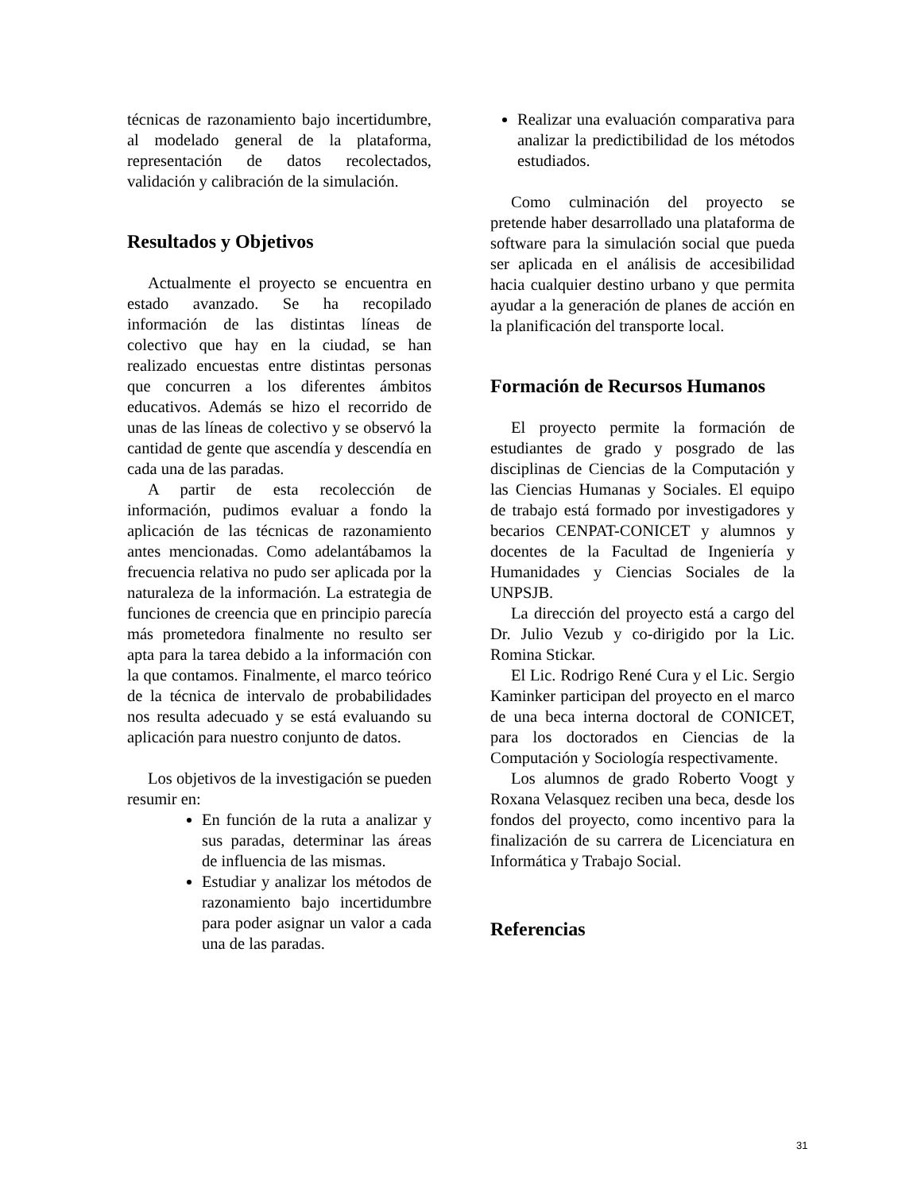técnicas de razonamiento bajo incertidumbre, al modelado general de la plataforma, representación de datos recolectados, validación y calibración de la simulación.
Resultados y Objetivos
Actualmente el proyecto se encuentra en estado avanzado. Se ha recopilado información de las distintas líneas de colectivo que hay en la ciudad, se han realizado encuestas entre distintas personas que concurren a los diferentes ámbitos educativos. Además se hizo el recorrido de unas de las líneas de colectivo y se observó la cantidad de gente que ascendía y descendía en cada una de las paradas.
A partir de esta recolección de información, pudimos evaluar a fondo la aplicación de las técnicas de razonamiento antes mencionadas. Como adelantábamos la frecuencia relativa no pudo ser aplicada por la naturaleza de la información. La estrategia de funciones de creencia que en principio parecía más prometedora finalmente no resulto ser apta para la tarea debido a la información con la que contamos. Finalmente, el marco teórico de la técnica de intervalo de probabilidades nos resulta adecuado y se está evaluando su aplicación para nuestro conjunto de datos.
Los objetivos de la investigación se pueden resumir en:
En función de la ruta a analizar y sus paradas, determinar las áreas de influencia de las mismas.
Estudiar y analizar los métodos de razonamiento bajo incertidumbre para poder asignar un valor a cada una de las paradas.
Realizar una evaluación comparativa para analizar la predictibilidad de los métodos estudiados.
Como culminación del proyecto se pretende haber desarrollado una plataforma de software para la simulación social que pueda ser aplicada en el análisis de accesibilidad hacia cualquier destino urbano y que permita ayudar a la generación de planes de acción en la planificación del transporte local.
Formación de Recursos Humanos
El proyecto permite la formación de estudiantes de grado y posgrado de las disciplinas de Ciencias de la Computación y las Ciencias Humanas y Sociales. El equipo de trabajo está formado por investigadores y becarios CENPAT-CONICET y alumnos y docentes de la Facultad de Ingeniería y Humanidades y Ciencias Sociales de la UNPSJB.
La dirección del proyecto está a cargo del Dr. Julio Vezub y co-dirigido por la Lic. Romina Stickar.
El Lic. Rodrigo René Cura y el Lic. Sergio Kaminker participan del proyecto en el marco de una beca interna doctoral de CONICET, para los doctorados en Ciencias de la Computación y Sociología respectivamente.
Los alumnos de grado Roberto Voogt y Roxana Velasquez reciben una beca, desde los fondos del proyecto, como incentivo para la finalización de su carrera de Licenciatura en Informática y Trabajo Social.
Referencias
31